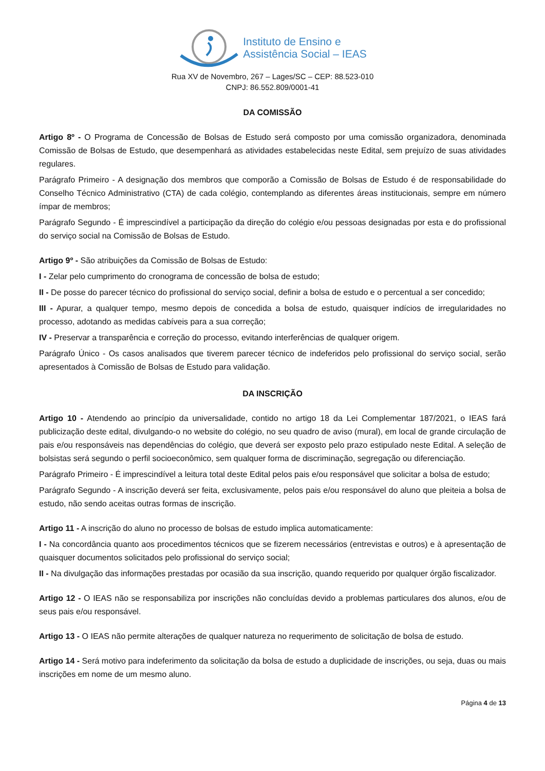Instituto de Ensino e
Assistência Social – IEAS
Rua XV de Novembro, 267 – Lages/SC – CEP: 88.523-010
CNPJ: 86.552.809/0001-41
DA COMISSÃO
Artigo 8º - O Programa de Concessão de Bolsas de Estudo será composto por uma comissão organizadora, denominada Comissão de Bolsas de Estudo, que desempenhará as atividades estabelecidas neste Edital, sem prejuízo de suas atividades regulares.
Parágrafo Primeiro - A designação dos membros que comporão a Comissão de Bolsas de Estudo é de responsabilidade do Conselho Técnico Administrativo (CTA) de cada colégio, contemplando as diferentes áreas institucionais, sempre em número ímpar de membros;
Parágrafo Segundo - É imprescindível a participação da direção do colégio e/ou pessoas designadas por esta e do profissional do serviço social na Comissão de Bolsas de Estudo.
Artigo 9º - São atribuições da Comissão de Bolsas de Estudo:
I - Zelar pelo cumprimento do cronograma de concessão de bolsa de estudo;
II - De posse do parecer técnico do profissional do serviço social, definir a bolsa de estudo e o percentual a ser concedido;
III - Apurar, a qualquer tempo, mesmo depois de concedida a bolsa de estudo, quaisquer indícios de irregularidades no processo, adotando as medidas cabíveis para a sua correção;
IV - Preservar a transparência e correção do processo, evitando interferências de qualquer origem.
Parágrafo Único - Os casos analisados que tiverem parecer técnico de indeferidos pelo profissional do serviço social, serão apresentados à Comissão de Bolsas de Estudo para validação.
DA INSCRIÇÃO
Artigo 10 - Atendendo ao princípio da universalidade, contido no artigo 18 da Lei Complementar 187/2021, o IEAS fará publicização deste edital, divulgando-o no website do colégio, no seu quadro de aviso (mural), em local de grande circulação de pais e/ou responsáveis nas dependências do colégio, que deverá ser exposto pelo prazo estipulado neste Edital. A seleção de bolsistas será segundo o perfil socioeconômico, sem qualquer forma de discriminação, segregação ou diferenciação.
Parágrafo Primeiro - É imprescindível a leitura total deste Edital pelos pais e/ou responsável que solicitar a bolsa de estudo;
Parágrafo Segundo - A inscrição deverá ser feita, exclusivamente, pelos pais e/ou responsável do aluno que pleiteia a bolsa de estudo, não sendo aceitas outras formas de inscrição.
Artigo 11 - A inscrição do aluno no processo de bolsas de estudo implica automaticamente:
I - Na concordância quanto aos procedimentos técnicos que se fizerem necessários (entrevistas e outros) e à apresentação de quaisquer documentos solicitados pelo profissional do serviço social;
II - Na divulgação das informações prestadas por ocasião da sua inscrição, quando requerido por qualquer órgão fiscalizador.
Artigo 12 - O IEAS não se responsabiliza por inscrições não concluídas devido a problemas particulares dos alunos, e/ou de seus pais e/ou responsável.
Artigo 13 - O IEAS não permite alterações de qualquer natureza no requerimento de solicitação de bolsa de estudo.
Artigo 14 - Será motivo para indeferimento da solicitação da bolsa de estudo a duplicidade de inscrições, ou seja, duas ou mais inscrições em nome de um mesmo aluno.
Página 4 de 13